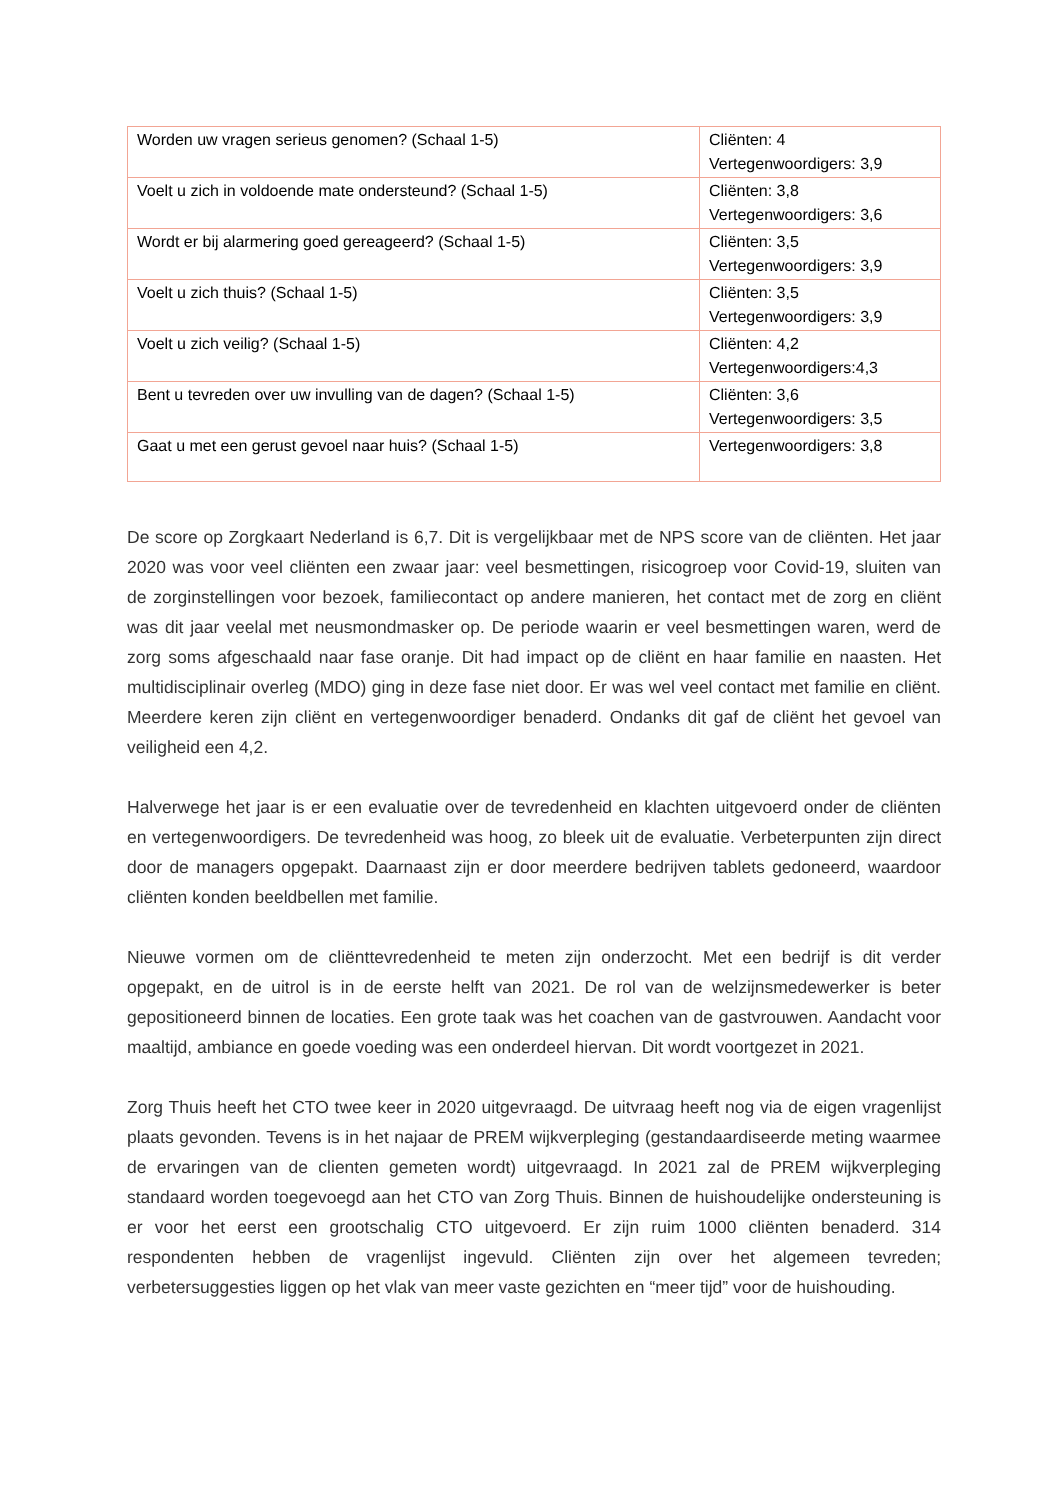| Worden uw vragen serieus genomen? (Schaal 1-5) | Cliënten: 4 Vertegenwoordigers: 3,9 |
| Voelt u zich in voldoende mate ondersteund? (Schaal 1-5) | Cliënten: 3,8 Vertegenwoordigers: 3,6 |
| Wordt er bij alarmering goed gereageerd? (Schaal 1-5) | Cliënten: 3,5 Vertegenwoordigers: 3,9 |
| Voelt u zich thuis? (Schaal 1-5) | Cliënten: 3,5 Vertegenwoordigers: 3,9 |
| Voelt u zich veilig? (Schaal 1-5) | Cliënten: 4,2 Vertegenwoordigers:4,3 |
| Bent u tevreden over uw invulling van de dagen? (Schaal 1-5) | Cliënten: 3,6 Vertegenwoordigers: 3,5 |
| Gaat u met een gerust gevoel naar huis? (Schaal 1-5) | Vertegenwoordigers: 3,8 |
De score op Zorgkaart Nederland is 6,7. Dit is vergelijkbaar met de NPS score van de cliënten. Het jaar 2020 was voor veel cliënten een zwaar jaar: veel besmettingen, risicogroep voor Covid-19, sluiten van de zorginstellingen voor bezoek, familiecontact op andere manieren, het contact met de zorg en cliënt was dit jaar veelal met neusmondmasker op. De periode waarin er veel besmettingen waren, werd de zorg soms afgeschaald naar fase oranje. Dit had impact op de cliënt en haar familie en naasten. Het multidisciplinair overleg (MDO) ging in deze fase niet door. Er was wel veel contact met familie en cliënt. Meerdere keren zijn cliënt en vertegenwoordiger benaderd. Ondanks dit gaf de cliënt het gevoel van veiligheid een 4,2.
Halverwege het jaar is er een evaluatie over de tevredenheid en klachten uitgevoerd onder de cliënten en vertegenwoordigers. De tevredenheid was hoog, zo bleek uit de evaluatie. Verbeterpunten zijn direct door de managers opgepakt. Daarnaast zijn er door meerdere bedrijven tablets gedoneerd, waardoor cliënten konden beeldbellen met familie.
Nieuwe vormen om de cliënttevredenheid te meten zijn onderzocht. Met een bedrijf is dit verder opgepakt, en de uitrol is in de eerste helft van 2021. De rol van de welzijnsmedewerker is beter gepositioneerd binnen de locaties. Een grote taak was het coachen van de gastvrouwen. Aandacht voor maaltijd, ambiance en goede voeding was een onderdeel hiervan. Dit wordt voortgezet in 2021.
Zorg Thuis heeft het CTO twee keer in 2020 uitgevraagd. De uitvraag heeft nog via de eigen vragenlijst plaats gevonden. Tevens is in het najaar de PREM wijkverpleging (gestandaardiseerde meting waarmee de ervaringen van de clienten gemeten wordt) uitgevraagd. In 2021 zal de PREM wijkverpleging standaard worden toegevoegd aan het CTO van Zorg Thuis. Binnen de huishoudelijke ondersteuning is er voor het eerst een grootschalig CTO uitgevoerd. Er zijn ruim 1000 cliënten benaderd. 314 respondenten hebben de vragenlijst ingevuld. Cliënten zijn over het algemeen tevreden; verbetersuggesties liggen op het vlak van meer vaste gezichten en “meer tijd” voor de huishouding.